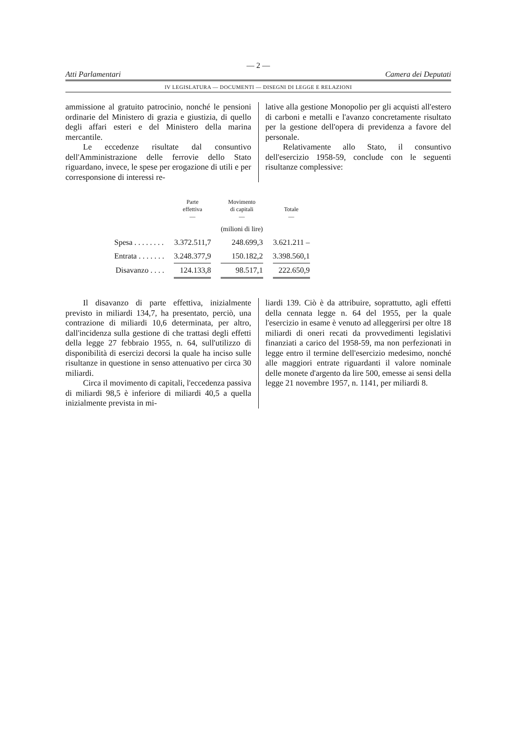— 2 —
Atti Parlamentari Camera dei Deputati
IV LEGISLATURA — DOCUMENTI — DISEGNI DI LEGGE E RELAZIONI
ammissione al gratuito patrocinio, nonché le pensioni ordinarie del Ministero di grazia e giustizia, di quello degli affari esteri e del Ministero della marina mercantile.
Le eccedenze risultate dal consuntivo dell'Amministrazione delle ferrovie dello Stato riguardano, invece, le spese per erogazione di utili e per corresponsione di interessi re-
lative alla gestione Monopolio per gli acquisti all'estero di carboni e metalli e l'avanzo concretamente risultato per la gestione dell'opera di previdenza a favore del personale.
Relativamente allo Stato, il consuntivo dell'esercizio 1958-59, conclude con le seguenti risultanze complessive:
| | Parte effettiva — | Movimento di capitali — | Totale — |
| --- | --- | --- | --- |
| | | (milioni di lire) | |
| Spesa . . . . . . . . | 3.372.511,7 | 248.699,3 | 3.621.211 – |
| Entrata . . . . . . . | 3.248.377,9 | 150.182,2 | 3.398.560,1 |
| Disavanzo . . . . | 124.133,8 | 98.517,1 | 222.650,9 |
Il disavanzo di parte effettiva, inizialmente previsto in miliardi 134,7, ha presentato, perciò, una contrazione di miliardi 10,6 determinata, per altro, dall'incidenza sulla gestione di che trattasi degli effetti della legge 27 febbraio 1955, n. 64, sull'utilizzo di disponibilità di esercizi decorsi la quale ha inciso sulle risultanze in questione in senso attenuativo per circa 30 miliardi.
Circa il movimento di capitali, l'eccedenza passiva di miliardi 98,5 è inferiore di miliardi 40,5 a quella inizialmente prevista in mi-
liardi 139. Ciò è da attribuire, soprattutto, agli effetti della cennata legge n. 64 del 1955, per la quale l'esercizio in esame è venuto ad alleggerirsi per oltre 18 miliardi di oneri recati da provvedimenti legislativi finanziati a carico del 1958-59, ma non perfezionati in legge entro il termine dell'esercizio medesimo, nonché alle maggiori entrate riguardanti il valore nominale delle monete d'argento da lire 500, emesse ai sensi della legge 21 novembre 1957, n. 1141, per miliardi 8.